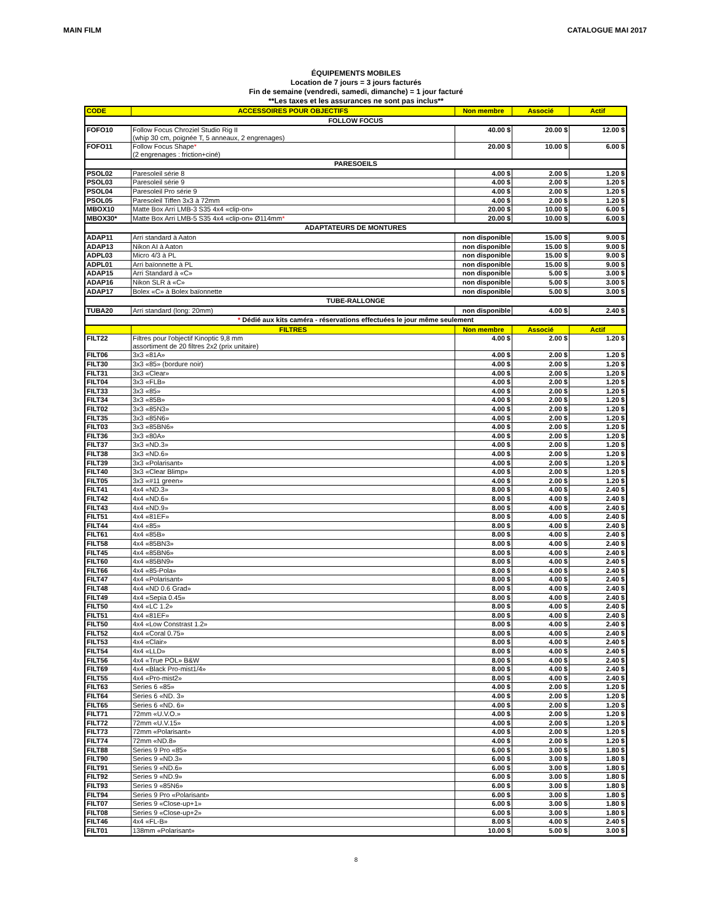MAIN FILM CATALOGUE MAI 2017
ÉQUIPEMENTS MOBILES
Location de 7 jours = 3 jours facturés
Fin de semaine (vendredi, samedi, dimanche) = 1 jour facturé
**Les taxes et les assurances ne sont pas inclus**
| CODE | ACCESSOIRES POUR OBJECTIFS | Non membre | Associé | Actif |
| --- | --- | --- | --- | --- |
| FOLLOW FOCUS | | | | |
| FOFO10 | Follow Focus Chroziel Studio Rig II (whip 30 cm, poignée T, 5 anneaux, 2 engrenages) | 40.00 $ | 20.00 $ | 12.00 $ |
| FOFO11 | Follow Focus Shape * (2 engrenages : friction+ciné) | 20.00 $ | 10.00 $ | 6.00 $ |
| PARESOEILS | | | | |
| PSOL02 | Paresoleil série 8 | 4.00 $ | 2.00 $ | 1.20 $ |
| PSOL03 | Paresoleil série 9 | 4.00 $ | 2.00 $ | 1.20 $ |
| PSOL04 | Paresoleil Pro série 9 | 4.00 $ | 2.00 $ | 1.20 $ |
| PSOL05 | Paresoleil Tiffen 3x3 à 72mm | 4.00 $ | 2.00 $ | 1.20 $ |
| MBOX10 | Matte Box Arri LMB-3 S35 4x4 «clip-on» | 20.00 $ | 10.00 $ | 6.00 $ |
| MBOX30* | Matte Box Arri LMB-5 S35 4x4 «clip-on» Ø114mm * | 20.00 $ | 10.00 $ | 6.00 $ |
| ADAPTATEURS DE MONTURES | | | | |
| ADAP11 | Arri standard à Aaton | non disponible | 15.00 $ | 9.00 $ |
| ADAP13 | Nikon AI à Aaton | non disponible | 15.00 $ | 9.00 $ |
| ADPL03 | Micro 4/3 à PL | non disponible | 15.00 $ | 9.00 $ |
| ADPL01 | Arri baïonnette à PL | non disponible | 15.00 $ | 9.00 $ |
| ADAP15 | Arri Standard à «C» | non disponible | 5.00 $ | 3.00 $ |
| ADAP16 | Nikon SLR à «C» | non disponible | 5.00 $ | 3.00 $ |
| ADAP17 | Bolex «C» à Bolex baïonnette | non disponible | 5.00 $ | 3.00 $ |
| TUBE-RALLONGE | | | | |
| TUBA20 | Arri standard (long: 20mm) | non disponible | 4.00 $ | 2.40 $ |
| * Dédié aux kits caméra - réservations effectuées le jour même seulement | | | | |
| | FILTRES | Non membre | Associé | Actif |
| FILT22 | Filtres pour l'objectif Kinoptic 9,8 mm assortiment de 20 filtres 2x2 (prix unitaire) | 4.00 $ | 2.00 $ | 1.20 $ |
| FILT06 | 3x3 «81A» | 4.00 $ | 2.00 $ | 1.20 $ |
| FILT30 | 3x3 «85» (bordure noir) | 4.00 $ | 2.00 $ | 1.20 $ |
| FILT31 | 3x3 «Clear» | 4.00 $ | 2.00 $ | 1.20 $ |
| FILT04 | 3x3 «FLB» | 4.00 $ | 2.00 $ | 1.20 $ |
| FILT33 | 3x3 «85» | 4.00 $ | 2.00 $ | 1.20 $ |
| FILT34 | 3x3 «85B» | 4.00 $ | 2.00 $ | 1.20 $ |
| FILT02 | 3x3 «85N3» | 4.00 $ | 2.00 $ | 1.20 $ |
| FILT35 | 3x3 «85N6» | 4.00 $ | 2.00 $ | 1.20 $ |
| FILT03 | 3x3 «85BN6» | 4.00 $ | 2.00 $ | 1.20 $ |
| FILT36 | 3x3 «80A» | 4.00 $ | 2.00 $ | 1.20 $ |
| FILT37 | 3x3 «ND.3» | 4.00 $ | 2.00 $ | 1.20 $ |
| FILT38 | 3x3 «ND.6» | 4.00 $ | 2.00 $ | 1.20 $ |
| FILT39 | 3x3 «Polarisant» | 4.00 $ | 2.00 $ | 1.20 $ |
| FILT40 | 3x3 «Clear Blimp» | 4.00 $ | 2.00 $ | 1.20 $ |
| FILT05 | 3x3 «#11 green» | 4.00 $ | 2.00 $ | 1.20 $ |
| FILT41 | 4x4 «ND.3» | 8.00 $ | 4.00 $ | 2.40 $ |
| FILT42 | 4x4 «ND.6» | 8.00 $ | 4.00 $ | 2.40 $ |
| FILT43 | 4x4 «ND.9» | 8.00 $ | 4.00 $ | 2.40 $ |
| FILT51 | 4x4 «81EF» | 8.00 $ | 4.00 $ | 2.40 $ |
| FILT44 | 4x4 «85» | 8.00 $ | 4.00 $ | 2.40 $ |
| FILT61 | 4x4 «85B» | 8.00 $ | 4.00 $ | 2.40 $ |
| FILT58 | 4x4 «85BN3» | 8.00 $ | 4.00 $ | 2.40 $ |
| FILT45 | 4x4 «85BN6» | 8.00 $ | 4.00 $ | 2.40 $ |
| FILT60 | 4x4 «85BN9» | 8.00 $ | 4.00 $ | 2.40 $ |
| FILT66 | 4x4 «85-Pola» | 8.00 $ | 4.00 $ | 2.40 $ |
| FILT47 | 4x4 «Polarisant» | 8.00 $ | 4.00 $ | 2.40 $ |
| FILT48 | 4x4 «ND 0.6 Grad» | 8.00 $ | 4.00 $ | 2.40 $ |
| FILT49 | 4x4 «Sepia 0.45» | 8.00 $ | 4.00 $ | 2.40 $ |
| FILT50 | 4x4 «LC 1.2» | 8.00 $ | 4.00 $ | 2.40 $ |
| FILT51 | 4x4 «81EF» | 8.00 $ | 4.00 $ | 2.40 $ |
| FILT50 | 4x4 «Low Constrast 1.2» | 8.00 $ | 4.00 $ | 2.40 $ |
| FILT52 | 4x4 «Coral 0.75» | 8.00 $ | 4.00 $ | 2.40 $ |
| FILT53 | 4x4 «Clair» | 8.00 $ | 4.00 $ | 2.40 $ |
| FILT54 | 4x4 «LLD» | 8.00 $ | 4.00 $ | 2.40 $ |
| FILT56 | 4x4 «True POL» B&W | 8.00 $ | 4.00 $ | 2.40 $ |
| FILT69 | 4x4 «Black Pro-mist1/4» | 8.00 $ | 4.00 $ | 2.40 $ |
| FILT55 | 4x4 «Pro-mist2» | 8.00 $ | 4.00 $ | 2.40 $ |
| FILT63 | Series 6 «85» | 4.00 $ | 2.00 $ | 1.20 $ |
| FILT64 | Series 6 «ND. 3» | 4.00 $ | 2.00 $ | 1.20 $ |
| FILT65 | Series 6 «ND. 6» | 4.00 $ | 2.00 $ | 1.20 $ |
| FILT71 | 72mm «U.V.O.» | 4.00 $ | 2.00 $ | 1.20 $ |
| FILT72 | 72mm «U.V.15» | 4.00 $ | 2.00 $ | 1.20 $ |
| FILT73 | 72mm «Polarisant» | 4.00 $ | 2.00 $ | 1.20 $ |
| FILT74 | 72mm «ND.8» | 4.00 $ | 2.00 $ | 1.20 $ |
| FILT88 | Series 9 Pro «85» | 6.00 $ | 3.00 $ | 1.80 $ |
| FILT90 | Series 9 «ND.3» | 6.00 $ | 3.00 $ | 1.80 $ |
| FILT91 | Series 9 «ND.6» | 6.00 $ | 3.00 $ | 1.80 $ |
| FILT92 | Series 9 «ND.9» | 6.00 $ | 3.00 $ | 1.80 $ |
| FILT93 | Series 9 «85N6» | 6.00 $ | 3.00 $ | 1.80 $ |
| FILT94 | Series 9 Pro «Polarisant» | 6.00 $ | 3.00 $ | 1.80 $ |
| FILT07 | Series 9 «Close-up+1» | 6.00 $ | 3.00 $ | 1.80 $ |
| FILT08 | Series 9 «Close-up+2» | 6.00 $ | 3.00 $ | 1.80 $ |
| FILT46 | 4x4 «FL-B» | 8.00 $ | 4.00 $ | 2.40 $ |
| FILT01 | 138mm «Polarisant» | 10.00 $ | 5.00 $ | 3.00 $ |
8